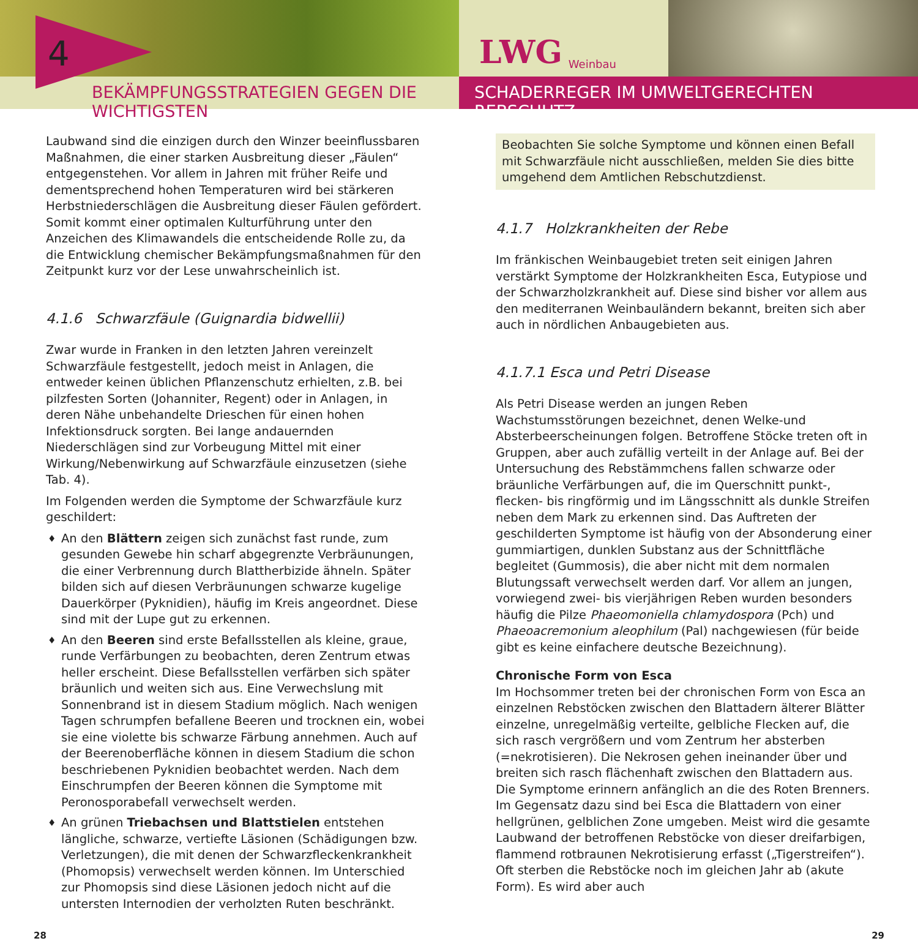4
BEKÄMPFUNGSSTRATEGIEN GEGEN DIE WICHTIGSTEN
LWG Weinbau
SCHADERREGER IM UMWELTGERECHTEN REBSCHUTZ
Laubwand sind die einzigen durch den Winzer beeinflussbaren Maßnahmen, die einer starken Ausbreitung dieser „Fäulen“ entgegenstehen. Vor allem in Jahren mit früher Reife und dementsprechend hohen Temperaturen wird bei stärkeren Herbstniederschlägen die Ausbreitung dieser Fäulen gefördert. Somit kommt einer optimalen Kulturführung unter den Anzeichen des Klimawandels die entscheidende Rolle zu, da die Entwicklung chemischer Bekämpfungsmaßnahmen für den Zeitpunkt kurz vor der Lese unwahrscheinlich ist.
4.1.6 Schwarzfäule (Guignardia bidwellii)
Zwar wurde in Franken in den letzten Jahren vereinzelt Schwarzfäule festgestellt, jedoch meist in Anlagen, die entweder keinen üblichen Pflanzenschutz erhielten, z.B. bei pilzfesten Sorten (Johanniter, Regent) oder in Anlagen, in deren Nähe unbehandelte Drieschen für einen hohen Infektionsdruck sorgten. Bei lange andauernden Niederschlägen sind zur Vorbeugung Mittel mit einer Wirkung/Nebenwirkung auf Schwarzfäule einzusetzen (siehe Tab. 4).
Im Folgenden werden die Symptome der Schwarzfäule kurz geschildert:
♦ An den Blättern zeigen sich zunächst fast runde, zum gesunden Gewebe hin scharf abgegrenzte Verbräunungen, die einer Verbrennung durch Blattherbizide ähneln. Später bilden sich auf diesen Verbräunungen schwarze kugelige Dauerkörper (Pyknidien), häufig im Kreis angeordnet. Diese sind mit der Lupe gut zu erkennen.
♦ An den Beeren sind erste Befallsstellen als kleine, graue, runde Verfärbungen zu beobachten, deren Zentrum etwas heller erscheint. Diese Befallsstellen verfärben sich später bräunlich und weiten sich aus. Eine Verwechslung mit Sonnenbrand ist in diesem Stadium möglich. Nach wenigen Tagen schrumpfen befallene Beeren und trocknen ein, wobei sie eine violette bis schwarze Färbung annehmen. Auch auf der Beerenoberfläche können in diesem Stadium die schon beschriebenen Pyknidien beobachtet werden. Nach dem Einschrumpfen der Beeren können die Symptome mit Peronosporabefall verwechselt werden.
♦ An grünen Triebachsen und Blattstielen entstehen längliche, schwarze, vertiefte Läsionen (Schädigungen bzw. Verletzungen), die mit denen der Schwarzfleckenkrankheit (Phomopsis) verwechselt werden können. Im Unterschied zur Phomopsis sind diese Läsionen jedoch nicht auf die untersten Internodien der verholzten Ruten beschränkt.
Beobachten Sie solche Symptome und können einen Befall mit Schwarzfäule nicht ausschließen, melden Sie dies bitte umgehend dem Amtlichen Rebschutzdienst.
4.1.7 Holzkrankheiten der Rebe
Im fränkischen Weinbaugebiet treten seit einigen Jahren verstärkt Symptome der Holzkrankheiten Esca, Eutypiose und der Schwarzholzkrankheit auf. Diese sind bisher vor allem aus den mediterranen Weinbauländern bekannt, breiten sich aber auch in nördlichen Anbaugebieten aus.
4.1.7.1 Esca und Petri Disease
Als Petri Disease werden an jungen Reben Wachstumsstörungen bezeichnet, denen Welke-und Absterbeerscheinungen folgen. Betroffene Stöcke treten oft in Gruppen, aber auch zufällig verteilt in der Anlage auf. Bei der Untersuchung des Rebstämmchens fallen schwarze oder bräunliche Verfärbungen auf, die im Querschnitt punkt-, flecken- bis ringförmig und im Längsschnitt als dunkle Streifen neben dem Mark zu erkennen sind. Das Auftreten der geschilderten Symptome ist häufig von der Absonderung einer gummiartigen, dunklen Substanz aus der Schnittfläche begleitet (Gummosis), die aber nicht mit dem normalen Blutungssaft verwechselt werden darf. Vor allem an jungen, vorwiegend zwei- bis vierjährigen Reben wurden besonders häufig die Pilze Phaeomoniella chlamydospora (Pch) und Phaeoacremonium aleophilum (Pal) nachgewiesen (für beide gibt es keine einfachere deutsche Bezeichnung).
Chronische Form von Esca
Im Hochsommer treten bei der chronischen Form von Esca an einzelnen Rebstöcken zwischen den Blattadern älterer Blätter einzelne, unregelmäßig verteilte, gelbliche Flecken auf, die sich rasch vergrößern und vom Zentrum her absterben (=nekrotisieren). Die Nekrosen gehen ineinander über und breiten sich rasch flächenhaft zwischen den Blattadern aus. Die Symptome erinnern anfänglich an die des Roten Brenners. Im Gegensatz dazu sind bei Esca die Blattadern von einer hellgrünen, gelblichen Zone umgeben. Meist wird die gesamte Laubwand der betroffenen Rebstöcke von dieser dreifarbigen, flammend rotbraunen Nekrotisierung erfasst („Tigerstreifen“). Oft sterben die Rebstöcke noch im gleichen Jahr ab (akute Form). Es wird aber auch
28 29